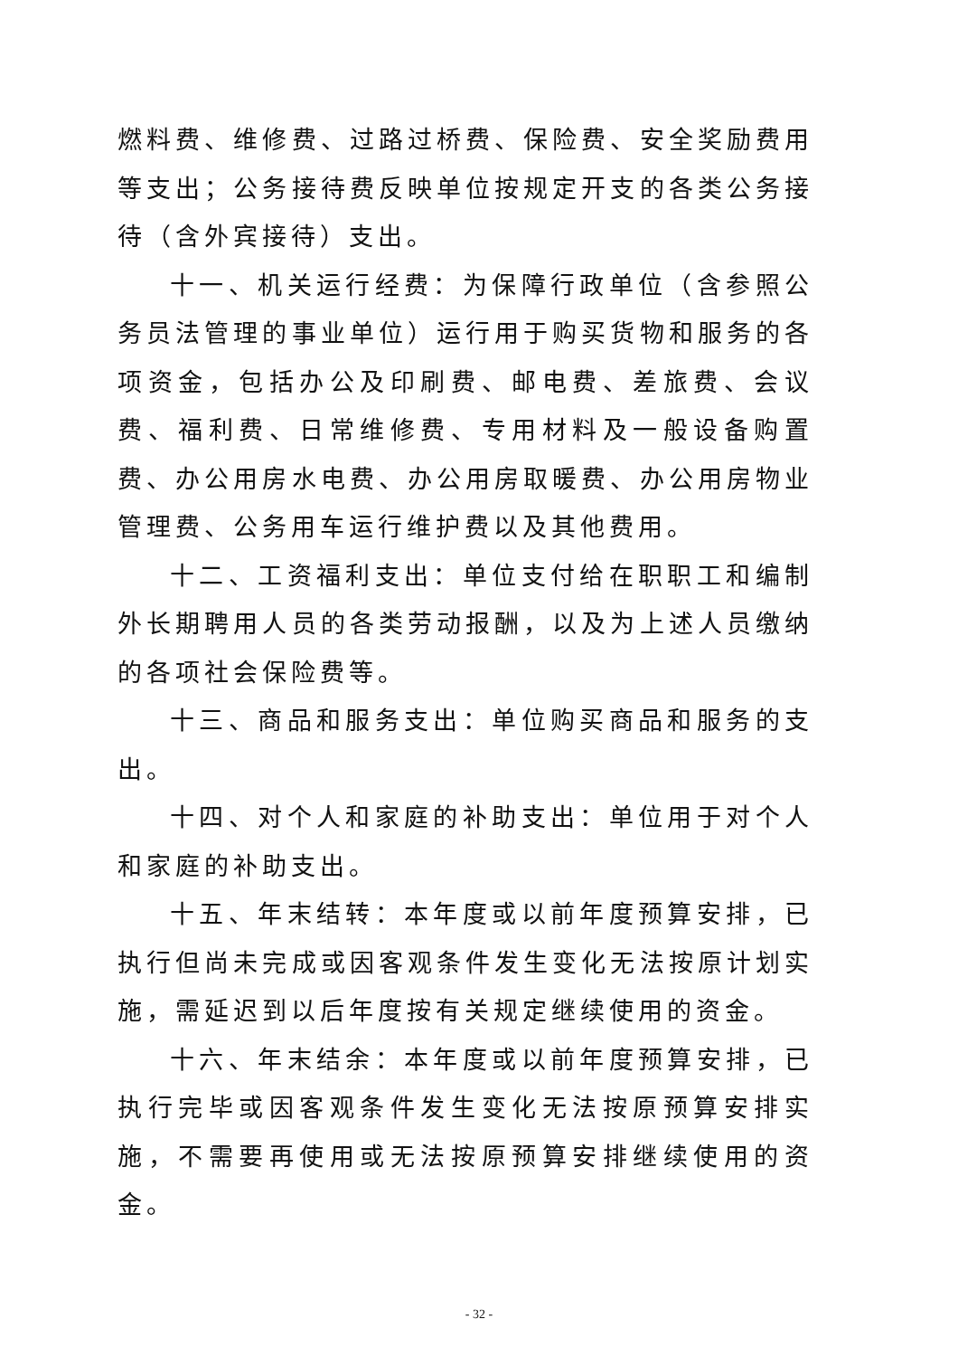燃料费、维修费、过路过桥费、保险费、安全奖励费用等支出；公务接待费反映单位按规定开支的各类公务接待（含外宾接待）支出。
十一、机关运行经费：为保障行政单位（含参照公务员法管理的事业单位）运行用于购买货物和服务的各项资金，包括办公及印刷费、邮电费、差旅费、会议费、福利费、日常维修费、专用材料及一般设备购置费、办公用房水电费、办公用房取暖费、办公用房物业管理费、公务用车运行维护费以及其他费用。
十二、工资福利支出：单位支付给在职职工和编制外长期聘用人员的各类劳动报酬，以及为上述人员缴纳的各项社会保险费等。
十三、商品和服务支出：单位购买商品和服务的支出。
十四、对个人和家庭的补助支出：单位用于对个人和家庭的补助支出。
十五、年末结转：本年度或以前年度预算安排，已执行但尚未完成或因客观条件发生变化无法按原计划实施，需延迟到以后年度按有关规定继续使用的资金。
十六、年末结余：本年度或以前年度预算安排，已执行完毕或因客观条件发生变化无法按原预算安排实施，不需要再使用或无法按原预算安排继续使用的资金。
- 32 -